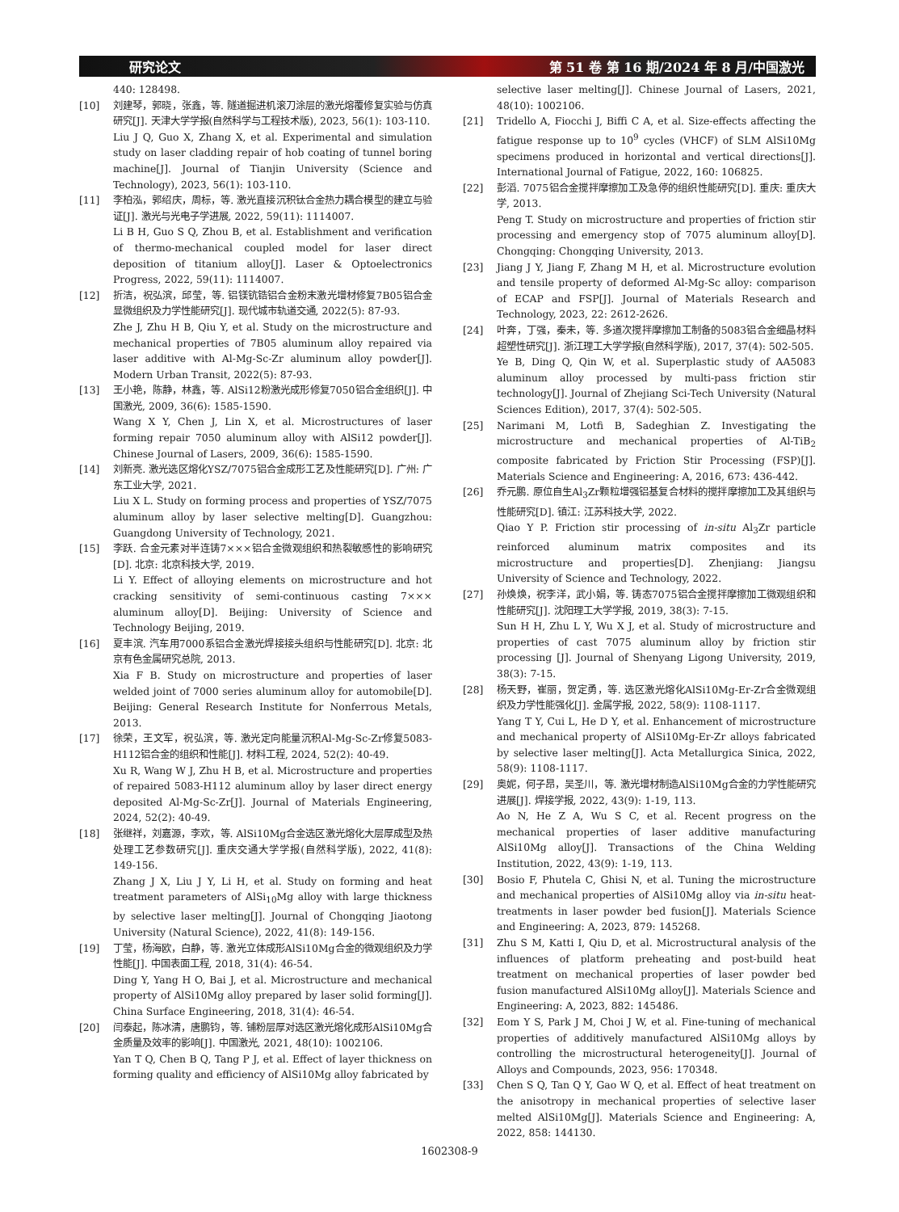研究论文 第 51 卷 第 16 期/2024 年 8 月/中国激光
440: 128498.
[10] 刘建琴，郭晓，张鑫，等. 隧道掘进机滚刀涂层的激光熔覆修复实验与仿真研究[J]. 天津大学学报(自然科学与工程技术版), 2023, 56(1): 103-110.
Liu J Q, Guo X, Zhang X, et al. Experimental and simulation study on laser cladding repair of hob coating of tunnel boring machine[J]. Journal of Tianjin University (Science and Technology), 2023, 56(1): 103-110.
[11] 李柏泓，郭绍庆，周标，等. 激光直接沉积钛合金热力耦合模型的建立与验证[J]. 激光与光电子学进展, 2022, 59(11): 1114007.
Li B H, Guo S Q, Zhou B, et al. Establishment and verification of thermo-mechanical coupled model for laser direct deposition of titanium alloy[J]. Laser & Optoelectronics Progress, 2022, 59(11): 1114007.
[12] 折洁，祝弘滨，邱莹，等. 铝镁钪锆铝合金粉末激光增材修复7B05铝合金显微组织及力学性能研究[J]. 现代城市轨道交通, 2022(5): 87-93.
Zhe J, Zhu H B, Qiu Y, et al. Study on the microstructure and mechanical properties of 7B05 aluminum alloy repaired via laser additive with Al-Mg-Sc-Zr aluminum alloy powder[J]. Modern Urban Transit, 2022(5): 87-93.
[13] 王小艳，陈静，林鑫，等. AlSi12粉激光成形修复7050铝合金组织[J]. 中国激光, 2009, 36(6): 1585-1590.
Wang X Y, Chen J, Lin X, et al. Microstructures of laser forming repair 7050 aluminum alloy with AlSi12 powder[J]. Chinese Journal of Lasers, 2009, 36(6): 1585-1590.
[14] 刘新亮. 激光选区熔化YSZ/7075铝合金成形工艺及性能研究[D]. 广州: 广东工业大学, 2021.
Liu X L. Study on forming process and properties of YSZ/7075 aluminum alloy by laser selective melting[D]. Guangzhou: Guangdong University of Technology, 2021.
[15] 李跃. 合金元素对半连铸7×××铝合金微观组织和热裂敏感性的影响研究[D]. 北京: 北京科技大学, 2019.
Li Y. Effect of alloying elements on microstructure and hot cracking sensitivity of semi-continuous casting 7××× aluminum alloy[D]. Beijing: University of Science and Technology Beijing, 2019.
[16] 夏丰滨. 汽车用7000系铝合金激光焊接接头组织与性能研究[D]. 北京: 北京有色金属研究总院, 2013.
Xia F B. Study on microstructure and properties of laser welded joint of 7000 series aluminum alloy for automobile[D]. Beijing: General Research Institute for Nonferrous Metals, 2013.
[17] 徐荣，王文军，祝弘滨，等. 激光定向能量沉积Al-Mg-Sc-Zr修复5083-H112铝合金的组织和性能[J]. 材料工程, 2024, 52(2): 40-49.
Xu R, Wang W J, Zhu H B, et al. Microstructure and properties of repaired 5083-H112 aluminum alloy by laser direct energy deposited Al-Mg-Sc-Zr[J]. Journal of Materials Engineering, 2024, 52(2): 40-49.
[18] 张继祥，刘嘉源，李欢，等. AlSi10Mg合金选区激光熔化大层厚成型及热处理工艺参数研究[J]. 重庆交通大学学报(自然科学版), 2022, 41(8): 149-156.
Zhang J X, Liu J Y, Li H, et al. Study on forming and heat treatment parameters of AlSi<sub>10</sub>Mg alloy with large thickness by selective laser melting[J]. Journal of Chongqing Jiaotong University (Natural Science), 2022, 41(8): 149-156.
[19] 丁莹，杨海欧，白静，等. 激光立体成形AlSi10Mg合金的微观组织及力学性能[J]. 中国表面工程, 2018, 31(4): 46-54.
Ding Y, Yang H O, Bai J, et al. Microstructure and mechanical property of AlSi10Mg alloy prepared by laser solid forming[J]. China Surface Engineering, 2018, 31(4): 46-54.
[20] 闫泰起，陈冰清，唐鹏钧，等. 铺粉层厚对选区激光熔化成形AlSi10Mg合金质量及效率的影响[J]. 中国激光, 2021, 48(10): 1002106.
Yan T Q, Chen B Q, Tang P J, et al. Effect of layer thickness on forming quality and efficiency of AlSi10Mg alloy fabricated by
selective laser melting[J]. Chinese Journal of Lasers, 2021, 48(10): 1002106.
[21] Tridello A, Fiocchi J, Biffi C A, et al. Size-effects affecting the fatigue response up to 10<sup>9</sup> cycles (VHCF) of SLM AlSi10Mg specimens produced in horizontal and vertical directions[J]. International Journal of Fatigue, 2022, 160: 106825.
[22] 彭滔. 7075铝合金搅拌摩擦加工及急停的组织性能研究[D]. 重庆: 重庆大学, 2013.
Peng T. Study on microstructure and properties of friction stir processing and emergency stop of 7075 aluminum alloy[D]. Chongqing: Chongqing University, 2013.
[23] Jiang J Y, Jiang F, Zhang M H, et al. Microstructure evolution and tensile property of deformed Al-Mg-Sc alloy: comparison of ECAP and FSP[J]. Journal of Materials Research and Technology, 2023, 22: 2612-2626.
[24] 叶奔，丁强，秦未，等. 多道次搅拌摩擦加工制备的5083铝合金细晶材料超塑性研究[J]. 浙江理工大学学报(自然科学版), 2017, 37(4): 502-505.
Ye B, Ding Q, Qin W, et al. Superplastic study of AA5083 aluminum alloy processed by multi-pass friction stir technology[J]. Journal of Zhejiang Sci-Tech University (Natural Sciences Edition), 2017, 37(4): 502-505.
[25] Narimani M, Lotfi B, Sadeghian Z. Investigating the microstructure and mechanical properties of Al-TiB<sub>2</sub> composite fabricated by Friction Stir Processing (FSP)[J]. Materials Science and Engineering: A, 2016, 673: 436-442.
[26] 乔元鹏. 原位自生Al<sub>3</sub>Zr颗粒增强铝基复合材料的搅拌摩擦加工及其组织与性能研究[D]. 镇江: 江苏科技大学, 2022.
Qiao Y P. Friction stir processing of in-situ Al<sub>3</sub>Zr particle reinforced aluminum matrix composites and its microstructure and properties[D]. Zhenjiang: Jiangsu University of Science and Technology, 2022.
[27] 孙焕焕，祝李洋，武小娟，等. 铸态7075铝合金搅拌摩擦加工微观组织和性能研究[J]. 沈阳理工大学学报, 2019, 38(3): 7-15.
Sun H H, Zhu L Y, Wu X J, et al. Study of microstructure and properties of cast 7075 aluminum alloy by friction stir processing [J]. Journal of Shenyang Ligong University, 2019, 38(3): 7-15.
[28] 杨天野，崔丽，贺定勇，等. 选区激光熔化AlSi10Mg-Er-Zr合金微观组织及力学性能强化[J]. 金属学报, 2022, 58(9): 1108-1117.
Yang T Y, Cui L, He D Y, et al. Enhancement of microstructure and mechanical property of AlSi10Mg-Er-Zr alloys fabricated by selective laser melting[J]. Acta Metallurgica Sinica, 2022, 58(9): 1108-1117.
[29] 奥妮，何子昂，吴圣川，等. 激光增材制造AlSi10Mg合金的力学性能研究进展[J]. 焊接学报, 2022, 43(9): 1-19, 113.
Ao N, He Z A, Wu S C, et al. Recent progress on the mechanical properties of laser additive manufacturing AlSi10Mg alloy[J]. Transactions of the China Welding Institution, 2022, 43(9): 1-19, 113.
[30] Bosio F, Phutela C, Ghisi N, et al. Tuning the microstructure and mechanical properties of AlSi10Mg alloy via in-situ heat-treatments in laser powder bed fusion[J]. Materials Science and Engineering: A, 2023, 879: 145268.
[31] Zhu S M, Katti I, Qiu D, et al. Microstructural analysis of the influences of platform preheating and post-build heat treatment on mechanical properties of laser powder bed fusion manufactured AlSi10Mg alloy[J]. Materials Science and Engineering: A, 2023, 882: 145486.
[32] Eom Y S, Park J M, Choi J W, et al. Fine-tuning of mechanical properties of additively manufactured AlSi10Mg alloys by controlling the microstructural heterogeneity[J]. Journal of Alloys and Compounds, 2023, 956: 170348.
[33] Chen S Q, Tan Q Y, Gao W Q, et al. Effect of heat treatment on the anisotropy in mechanical properties of selective laser melted AlSi10Mg[J]. Materials Science and Engineering: A, 2022, 858: 144130.
1602308-9